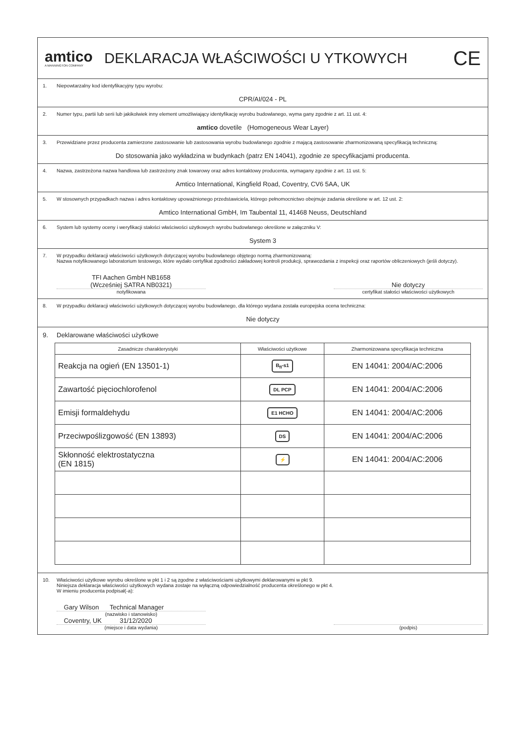amtico
A MANNINGTON COMPANY
DEKLARACJA WŁAŚCIWOŚCI U YTKOWYCH
CE
1. Niepowtarzalny kod identyfikacyjny typu wyrobu:
CPR/AI/024 - PL
2. Numer typu, partii lub serii lub jakikolwiek inny element umożliwiający identyfikację wyrobu budowlanego, wyma gany zgodnie z art. 11 ust. 4:
amtico dovetile (Homogeneous Wear Layer)
3. Przewidziane przez producenta zamierzone zastosowanie lub zastosowania wyrobu budowlanego zgodnie z mającą zastosowanie zharmonizowaną specyfikacją techniczną:
Do stosowania jako wykładzina w budynkach (patrz EN 14041), zgodnie ze specyfikacjami producenta.
4. Nazwa, zastrzeżona nazwa handlowa lub zastrzeżony znak towarowy oraz adres kontaktowy producenta, wymagany zgodnie z art. 11 ust. 5:
Amtico International, Kingfield Road, Coventry, CV6 5AA, UK
5. W stosownych przypadkach nazwa i adres kontaktowy upoważnionego przedstawiciela, którego pełnomocnictwo obejmuje zadania określone w art. 12 ust. 2:
Amtico International GmbH, Im Taubental 11, 41468 Neuss, Deutschland
6. System lub systemy oceny i weryfikacji stałości właściwości użytkowych wyrobu budowlanego określone w załączniku V:
System 3
7. W przypadku deklaracji właściwości użytkowych dotyczącej wyrobu budowlanego objętego normą zharmonizowaną:
Nazwa notyfikowanego laboratorium testowego, które wydało certyfikat zgodności zakładowej kontroli produkcji, sprawozdania z inspekcji oraz raportów obliczeniowych (jeśli dotyczy).
TFI Aachen GmbH NB1658
(Wcześniej SATRA NB0321)
notyfikowana
Nie dotyczy
certyfikat stałości właściwości użytkowych
8. W przypadku deklaracji właściwości użytkowych dotyczącej wyrobu budowlanego, dla którego wydana została europejska ocena techniczna:
Nie dotyczy
9. Deklarowane właściwości użytkowe
| Zasadnicze charakterystyki | Właściwości użytkowe | Zharmonizowana specyfikacja techniczna |
| --- | --- | --- |
| Reakcja na ogień (EN 13501-1) | B<sub>fl</sub>-s1 | EN 14041: 2004/AC:2006 |
| Zawartość pięciochlorofenol | DL PCP | EN 14041: 2004/AC:2006 |
| Emisji formaldehydu | E1 HCHO | EN 14041: 2004/AC:2006 |
| Przeciwpoślizgowość (EN 13893) | DS | EN 14041: 2004/AC:2006 |
| Skłonność elektrostatyczna (EN 1815) | ⚡ | EN 14041: 2004/AC:2006 |
10. Właściwości użytkowe wyrobu określone w pkt 1 i 2 są zgodne z właściwościami użytkowymi deklarowanymi w pkt 9.
Niniejsza deklaracja właściwości użytkowych wydana zostaje na wyłączną odpowiedzialność producenta określonego w pkt 4.
W imieniu producenta podpisał(-a):
Gary Wilson Technical Manager
(nazwisko i stanowisko)
Coventry, UK 31/12/2020
(miejsce i data wydania)
(podpis)